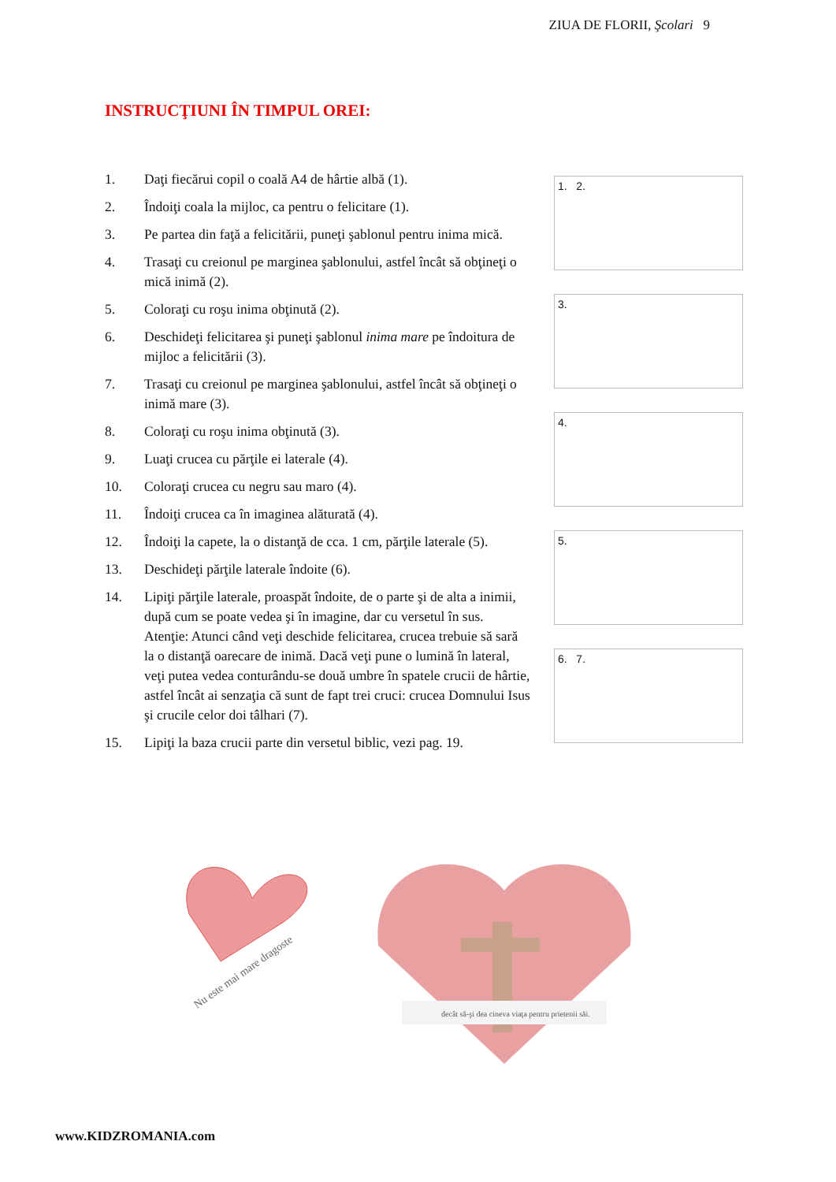ZIUA DE FLORII, Şcolari 9
INSTRUCŢIUNI ÎN TIMPUL OREI:
1. Daţi fiecărui copil o coală A4 de hârtie albă (1).
2. Îndoiţi coala la mijloc, ca pentru o felicitare (1).
3. Pe partea din faţă a felicitării, puneţi şablonul pentru inima mică.
4. Trasaţi cu creionul pe marginea şablonului, astfel încât să obţineţi o mică inimă (2).
5. Coloraţi cu roşu inima obţinută (2).
6. Deschideţi felicitarea şi puneţi şablonul inima mare pe îndoitura de mijloc a felicitării (3).
7. Trasaţi cu creionul pe marginea şablonului, astfel încât să obţineţi o inimă mare (3).
8. Coloraţi cu roşu inima obţinută (3).
9. Luaţi crucea cu părţile ei laterale (4).
10. Coloraţi crucea cu negru sau maro (4).
11. Îndoiţi crucea ca în imaginea alăturată (4).
12. Îndoiţi la capete, la o distanţă de cca. 1 cm, părţile laterale (5).
13. Deschideţi părţile laterale îndoite (6).
14. Lipiţi părţile laterale, proaspăt îndoite, de o parte şi de alta a inimii, după cum se poate vedea şi în imagine, dar cu versetul în sus. Atenţie: Atunci când veţi deschide felicitarea, crucea trebuie să sară la o distanţă oarecare de inimă. Dacă veţi pune o lumină în lateral, veţi putea vedea conturându-se două umbre în spatele crucii de hârtie, astfel încât ai senzaţia că sunt de fapt trei cruci: crucea Domnului Isus şi crucile celor doi tâlhari (7).
15. Lipiţi la baza crucii parte din versetul biblic, vezi pag. 19.
1. 2.
3.
4.
5.
6. 7.
Nu este mai mare dragoste
decât să-şi dea cineva viaţa pentru prietenii săi.
www.KIDZROMANIA.com